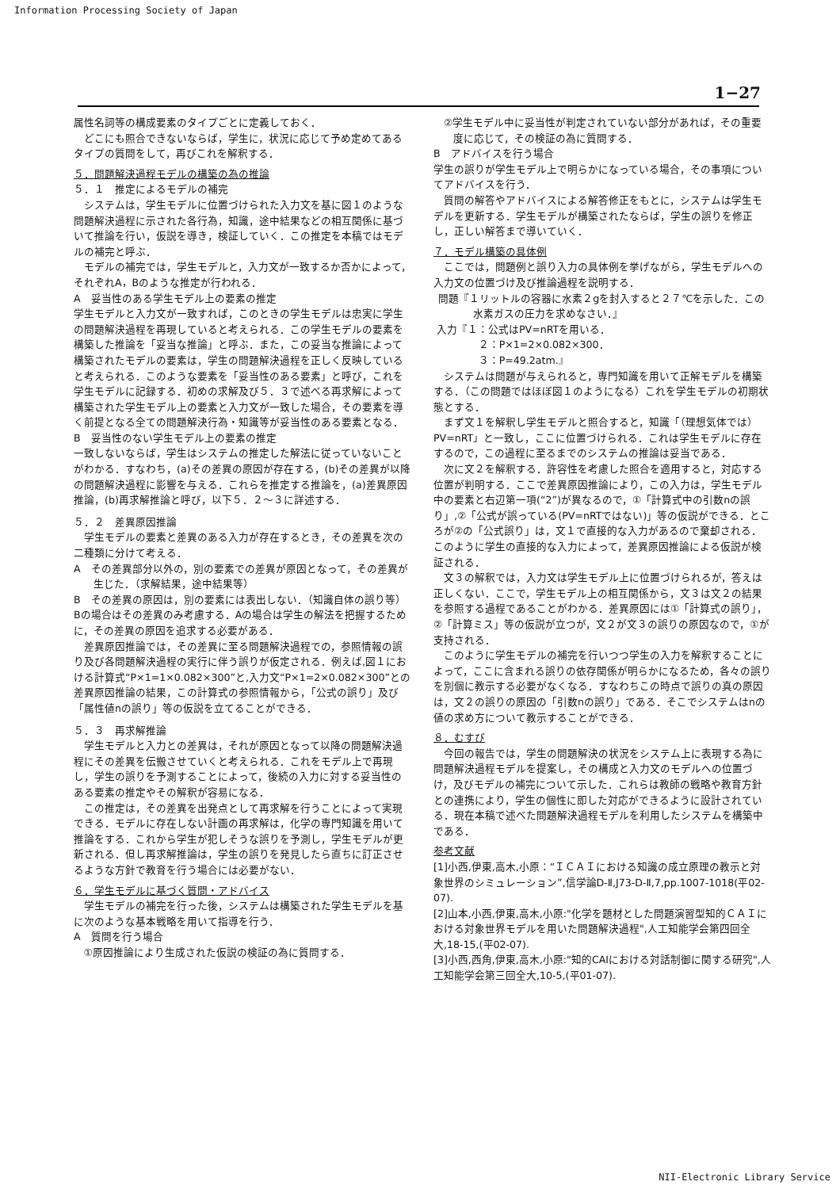Information Processing Society of Japan
1−27
属性名詞等の構成要素のタイプごとに定義しておく．
どこにも照合できないならば，学生に，状況に応じて予め定めてあるタイプの質問をして，再びこれを解釈する．
５．問題解決過程モデルの構築の為の推論
５．１　推定によるモデルの補完
システムは，学生モデルに位置づけられた入力文を基に図１のような問題解決過程に示された各行為，知識，途中結果などの相互関係に基づいて推論を行い，仮説を導き，検証していく．この推定を本稿ではモデルの補完と呼ぶ．
モデルの補完では，学生モデルと，入力文が一致するか否かによって，それぞれA，Bのような推定が行われる．
A　妥当性のある学生モデル上の要素の推定
学生モデルと入力文が一致すれば，このときの学生モデルは忠実に学生の問題解決過程を再現していると考えられる．この学生モデルの要素を構築した推論を「妥当な推論」と呼ぶ．また，この妥当な推論によって構築されたモデルの要素は，学生の問題解決過程を正しく反映していると考えられる．このような要素を「妥当性のある要素」と呼び，これを学生モデルに記録する．初めの求解及び５．３で述べる再求解によって構築された学生モデル上の要素と入力文が一致した場合，その要素を導く前提となる全ての問題解決行為・知識等が妥当性のある要素となる．
B　妥当性のない学生モデル上の要素の推定
一致しないならば，学生はシステムの推定した解法に従っていないことがわかる．すなわち，(a)その差異の原因が存在する，(b)その差異が以降の問題解決過程に影響を与える．これらを推定する推論を，(a)差異原因推論，(b)再求解推論と呼び，以下５．２〜３に詳述する．
５．２　差異原因推論
学生モデルの要素と差異のある入力が存在するとき，その差異を次の二種類に分けて考える．
A　その差異部分以外の，別の要素での差異が原因となって，その差異が生じた．（求解結果，途中結果等）
B　その差異の原因は，別の要素には表出しない．（知識自体の誤り等）
Bの場合はその差異のみ考慮する．Aの場合は学生の解法を把握するために，その差異の原因を追求する必要がある．
差異原因推論では，その差異に至る問題解決過程での，参照情報の誤り及び各問題解決過程の実行に伴う誤りが仮定される．例えば,図１における計算式“P×1=1×0.082×300”と,入力文“P×1=2×0.082×300”との差異原因推論の結果，この計算式の参照情報から，「公式の誤り」及び「属性値nの誤り」等の仮説を立てることができる．
５．３　再求解推論
学生モデルと入力との差異は，それが原因となって以降の問題解決過程にその差異を伝搬させていくと考えられる．これをモデル上で再現し，学生の誤りを予測することによって，後続の入力に対する妥当性のある要素の推定やその解釈が容易になる．
この推定は，その差異を出発点として再求解を行うことによって実現できる．モデルに存在しない計画の再求解は，化学の専門知識を用いて推論をする．これから学生が犯しそうな誤りを予測し，学生モデルが更新される．但し再求解推論は，学生の誤りを発見したら直ちに訂正させるような方針で教育を行う場合には必要がない．
６．学生モデルに基づく質問・アドバイス
学生モデルの補完を行った後，システムは構築された学生モデルを基に次のような基本戦略を用いて指導を行う．
A　質問を行う場合
①原因推論により生成された仮説の検証の為に質問する．
　②学生モデル中に妥当性が判定されていない部分があれば，その重要度に応じて，その検証の為に質問する．
B　アドバイスを行う場合
学生の誤りが学生モデル上で明らかになっている場合，その事項についてアドバイスを行う．
質問の解答やアドバイスによる解答修正をもとに，システムは学生モデルを更新する．学生モデルが構築されたならば，学生の誤りを修正し，正しい解答まで導いていく．
７．モデル構築の具体例
ここでは，問題例と誤り入力の具体例を挙げながら，学生モデルへの入力文の位置づけ及び推論過程を説明する．
問題『１リットルの容器に水素２gを封入すると２７℃を示した．この水素ガスの圧力を求めなさい．』
入力『１：公式はPV=nRTを用いる．
２：P×1=2×0.082×300．
３：P=49.2atm.』
システムは問題が与えられると，専門知識を用いて正解モデルを構築する．（この問題ではほぼ図１のようになる）これを学生モデルの初期状態とする．
まず文１を解釈し学生モデルと照合すると，知識「（理想気体では）PV=nRT」と一致し，ここに位置づけられる．これは学生モデルに存在するので，この過程に至るまでのシステムの推論は妥当である．
次に文２を解釈する．許容性を考慮した照合を適用すると，対応する位置が判明する．ここで差異原因推論により，この入力は，学生モデル中の要素と右辺第一項(“2”)が異なるので，①「計算式中の引数nの誤り」,②「公式が誤っている(PV=nRTではない)」等の仮説ができる．ところが②の「公式誤り」は，文１で直接的な入力があるので棄却される．このように学生の直接的な入力によって，差異原因推論による仮説が検証される．
文３の解釈では，入力文は学生モデル上に位置づけられるが，答えは正しくない．ここで，学生モデル上の相互関係から，文３は文２の結果を参照する過程であることがわかる．差異原因には①「計算式の誤り」，②「計算ミス」等の仮説が立つが，文２が文３の誤りの原因なので，①が支持される．
このように学生モデルの補完を行いつつ学生の入力を解釈することによって，ここに含まれる誤りの依存関係が明らかになるため，各々の誤りを別個に教示する必要がなくなる．すなわちこの時点で誤りの真の原因は，文２の誤りの原因の「引数nの誤り」である．そこでシステムはnの値の求め方について教示することができる．
８．むすび
今回の報告では，学生の問題解決の状況をシステム上に表現する為に問題解決過程モデルを提案し，その構成と入力文のモデルへの位置づけ，及びモデルの補完について示した．これらは教師の戦略や教育方針との連携により，学生の個性に即した対応ができるように設計されている．現在本稿で述べた問題解決過程モデルを利用したシステムを構築中である．
参考文献
[1]小西,伊東,高木,小原：“ＩＣＡＩにおける知識の成立原理の教示と対象世界のシミュレーション”,信学論D-Ⅱ,J73-D-Ⅱ,7,pp.1007-1018(平02-07).
[2]山本,小西,伊東,高木,小原:"化学を題材とした問題演習型知的ＣＡＩにおける対象世界モデルを用いた問題解決過程",人工知能学会第四回全大,18-15,(平02-07).
[3]小西,西角,伊東,高木,小原:"知的CAIにおける対話制御に関する研究",人工知能学会第三回全大,10-5,(平01-07).
NII-Electronic Library Service